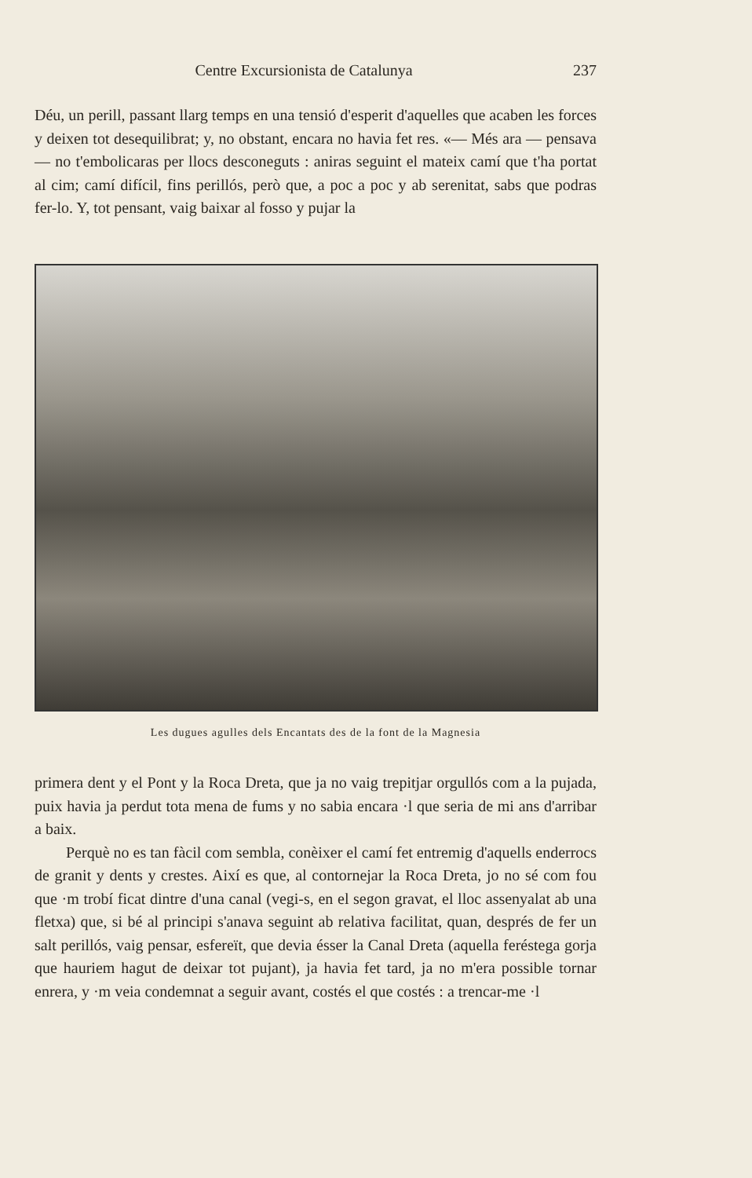Centre Excursionista de Catalunya 237
Déu, un perill, passant llarg temps en una tensió d'esperit d'aquelles que acaben les forces y deixen tot desequilibrat; y, no obstant, encara no havia fet res. «— Més ara — pensava — no t'embolicaras per llocs desconeguts : aniras seguint el mateix camí que t'ha portat al cim; camí difícil, fins perillós, però que, a poc a poc y ab serenitat, sabs que podras fer-lo. Y, tot pensant, vaig baixar al fosso y pujar la
Les dugues agulles dels Encantats des de la font de la Magnesia
primera dent y el Pont y la Roca Dreta, que ja no vaig trepitjar orgullós com a la pujada, puix havia ja perdut tota mena de fums y no sabia encara ·l que seria de mi ans d'arribar a baix.
Perquè no es tan fàcil com sembla, conèixer el camí fet entremig d'aquells enderrocs de granit y dents y crestes. Així es que, al contornejar la Roca Dreta, jo no sé com fou que ·m trobí ficat dintre d'una canal (vegi-s, en el segon gravat, el lloc assenyalat ab una fletxa) que, si bé al principi s'anava seguint ab relativa facilitat, quan, després de fer un salt perillós, vaig pensar, esfereït, que devia ésser la Canal Dreta (aquella feréstega gorja que hauriem hagut de deixar tot pujant), ja havia fet tard, ja no m'era possible tornar enrera, y ·m veia condemnat a seguir avant, costés el que costés : a trencar-me ·l